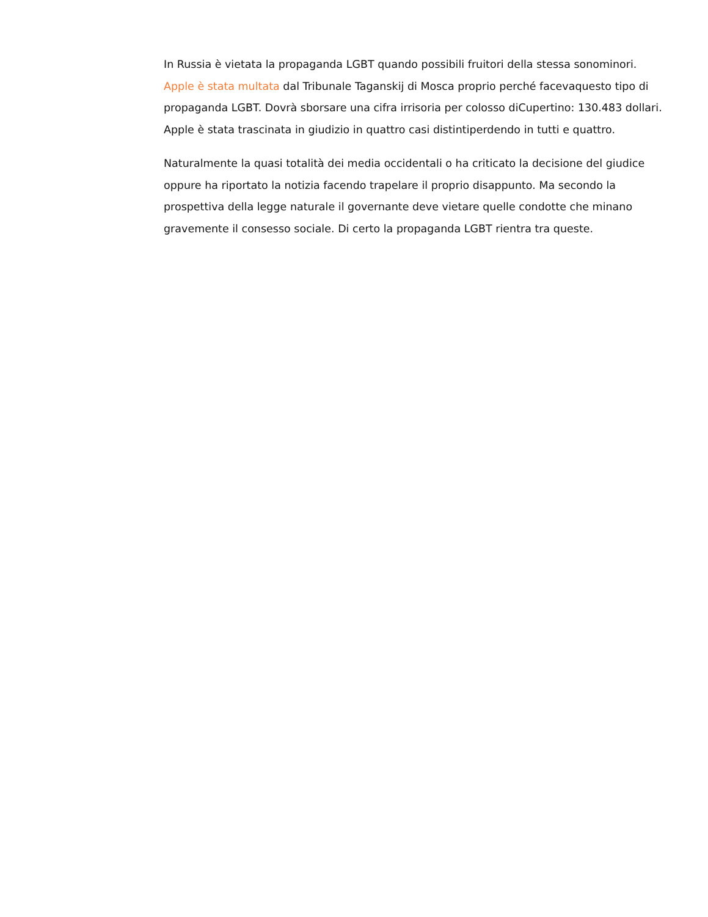In Russia è vietata la propaganda LGBT quando possibili fruitori della stessa sonominori. Apple è stata multata dal Tribunale Taganskij di Mosca proprio perché facevaquesto tipo di propaganda LGBT. Dovrà sborsare una cifra irrisoria per colosso diCupertino: 130.483 dollari. Apple è stata trascinata in giudizio in quattro casi distintiperdendo in tutti e quattro.
Naturalmente la quasi totalità dei media occidentali o ha criticato la decisione del giudice oppure ha riportato la notizia facendo trapelare il proprio disappunto. Ma secondo la prospettiva della legge naturale il governante deve vietare quelle condotte che minano gravemente il consesso sociale. Di certo la propaganda LGBT rientra tra queste.